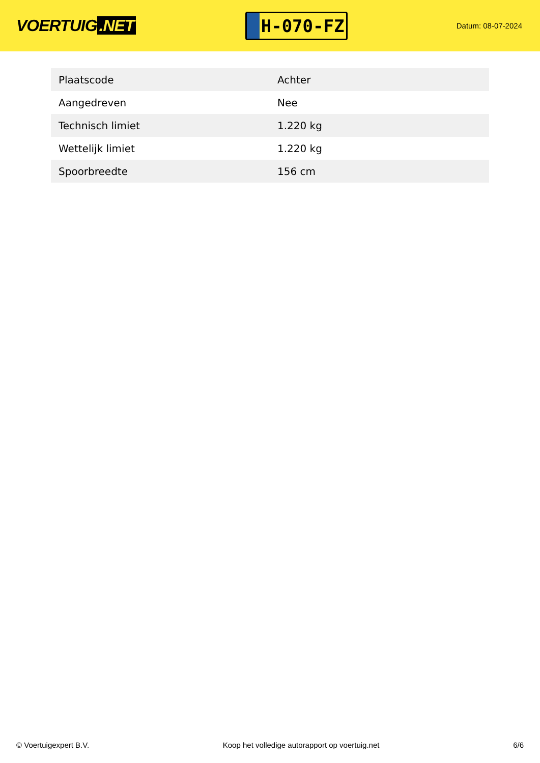VOERTUIG.NET
H-070-FZ
Datum: 08-07-2024
| Plaatscode | Achter |
| Aangedreven | Nee |
| Technisch limiet | 1.220 kg |
| Wettelijk limiet | 1.220 kg |
| Spoorbreedte | 156 cm |
© Voertuigexpert B.V. Koop het volledige autorapport op voertuig.net 6/6